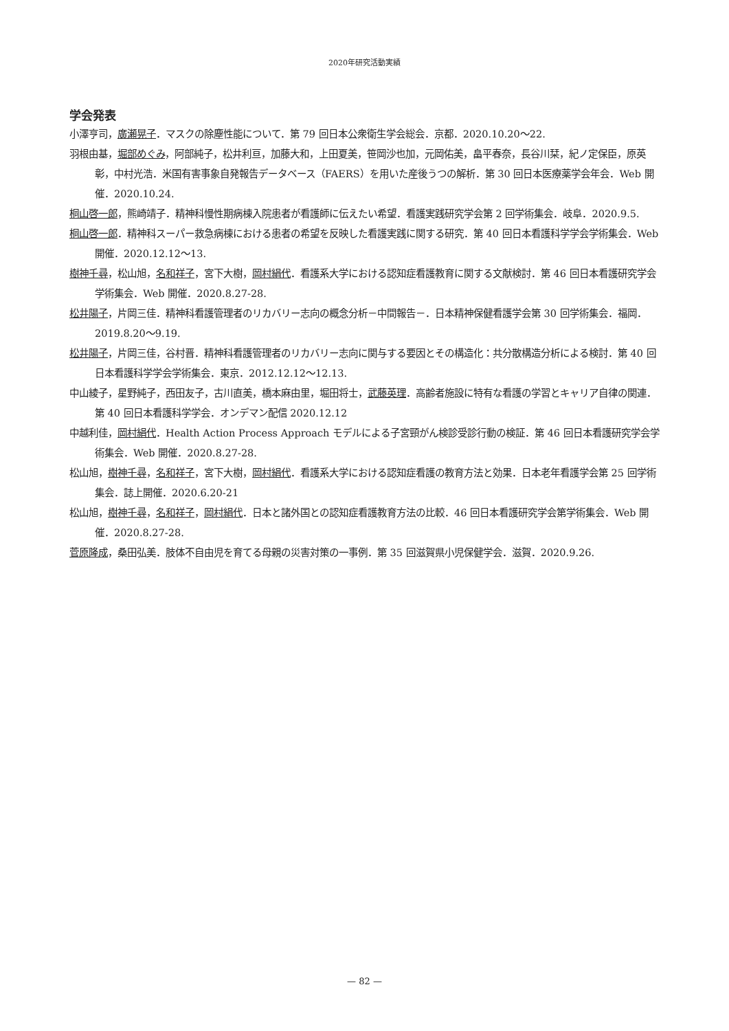2020年研究活動実績
学会発表
小澤亨司，廣瀬晃子．マスクの除塵性能について．第 79 回日本公衆衛生学会総会．京都．2020.10.20～22.
羽根由基，堀部めぐみ，阿部純子，松井利亘，加藤大和，上田夏美，笹岡沙也加，元岡佑美，畠平春奈，長谷川栞，紀ノ定保臣，原英彰，中村光浩．米国有害事象自発報告データベース（FAERS）を用いた産後うつの解析．第 30 回日本医療薬学会年会．Web 開催．2020.10.24.
桐山啓一郎，熊崎靖子．精神科慢性期病棟入院患者が看護師に伝えたい希望．看護実践研究学会第 2 回学術集会．岐阜．2020.9.5.
桐山啓一郎．精神科スーパー救急病棟における患者の希望を反映した看護実践に関する研究．第 40 回日本看護科学学会学術集会．Web 開催．2020.12.12～13.
樹神千尋，松山旭，名和祥子，宮下大樹，岡村絹代．看護系大学における認知症看護教育に関する文献検討．第 46 回日本看護研究学会学術集会．Web 開催．2020.8.27-28.
松井陽子，片岡三佳．精神科看護管理者のリカバリー志向の概念分析－中間報告－．日本精神保健看護学会第 30 回学術集会．福岡．2019.8.20～9.19.
松井陽子，片岡三佳，谷村晋．精神科看護管理者のリカバリー志向に関与する要因とその構造化：共分散構造分析による検討．第 40 回日本看護科学学会学術集会．東京．2012.12.12～12.13.
中山綾子，星野純子，西田友子，古川直美，橋本麻由里，堀田将士，武藤英理．高齢者施設に特有な看護の学習とキャリア自律の関連．第 40 回日本看護科学学会．オンデマン配信 2020.12.12
中越利佳，岡村絹代．Health Action Process Approach モデルによる子宮頸がん検診受診行動の検証．第 46 回日本看護研究学会学術集会．Web 開催．2020.8.27-28.
松山旭，樹神千尋，名和祥子，宮下大樹，岡村絹代．看護系大学における認知症看護の教育方法と効果．日本老年看護学会第 25 回学術集会．誌上開催．2020.6.20-21
松山旭，樹神千尋，名和祥子，岡村絹代．日本と諸外国との認知症看護教育方法の比較．46 回日本看護研究学会第学術集会．Web 開催．2020.8.27-28.
菅原隆成，桑田弘美．肢体不自由児を育てる母親の災害対策の一事例．第 35 回滋賀県小児保健学会．滋賀．2020.9.26.
— 82 —